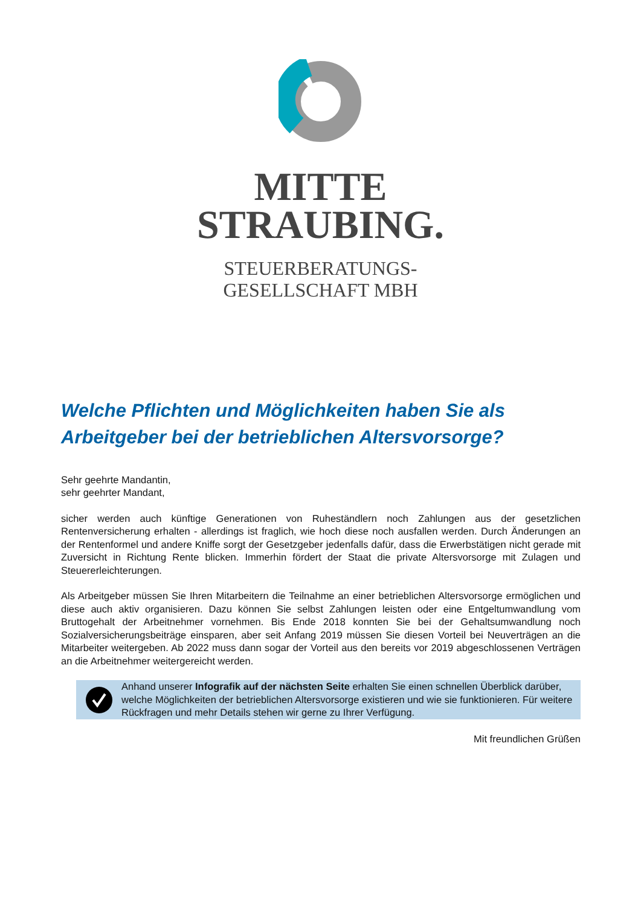MITTE
STRAUBING.
STEUERBERATUNGS-
GESELLSCHAFT MBH
Welche Pflichten und Möglichkeiten haben Sie als Arbeitgeber bei der betrieblichen Altersvorsorge?
Sehr geehrte Mandantin,
sehr geehrter Mandant,
sicher werden auch künftige Generationen von Ruheständlern noch Zahlungen aus der gesetzlichen Rentenversicherung erhalten - allerdings ist fraglich, wie hoch diese noch ausfallen werden. Durch Änderungen an der Rentenformel und andere Kniffe sorgt der Gesetzgeber jedenfalls dafür, dass die Erwerbstätigen nicht gerade mit Zuversicht in Richtung Rente blicken. Immerhin fördert der Staat die private Altersvorsorge mit Zulagen und Steuererleichterungen.
Als Arbeitgeber müssen Sie Ihren Mitarbeitern die Teilnahme an einer betrieblichen Altersvorsorge ermöglichen und diese auch aktiv organisieren. Dazu können Sie selbst Zahlungen leisten oder eine Entgeltumwandlung vom Bruttogehalt der Arbeitnehmer vornehmen. Bis Ende 2018 konnten Sie bei der Gehaltsumwandlung noch Sozialversicherungsbeiträge einsparen, aber seit Anfang 2019 müssen Sie diesen Vorteil bei Neuverträgen an die Mitarbeiter weitergeben. Ab 2022 muss dann sogar der Vorteil aus den bereits vor 2019 abgeschlossenen Verträgen an die Arbeitnehmer weitergereicht werden.
Anhand unserer Infografik auf der nächsten Seite erhalten Sie einen schnellen Überblick darüber, welche Möglichkeiten der betrieblichen Altersvorsorge existieren und wie sie funktionieren. Für weitere Rückfragen und mehr Details stehen wir gerne zu Ihrer Verfügung.
Mit freundlichen Grüßen